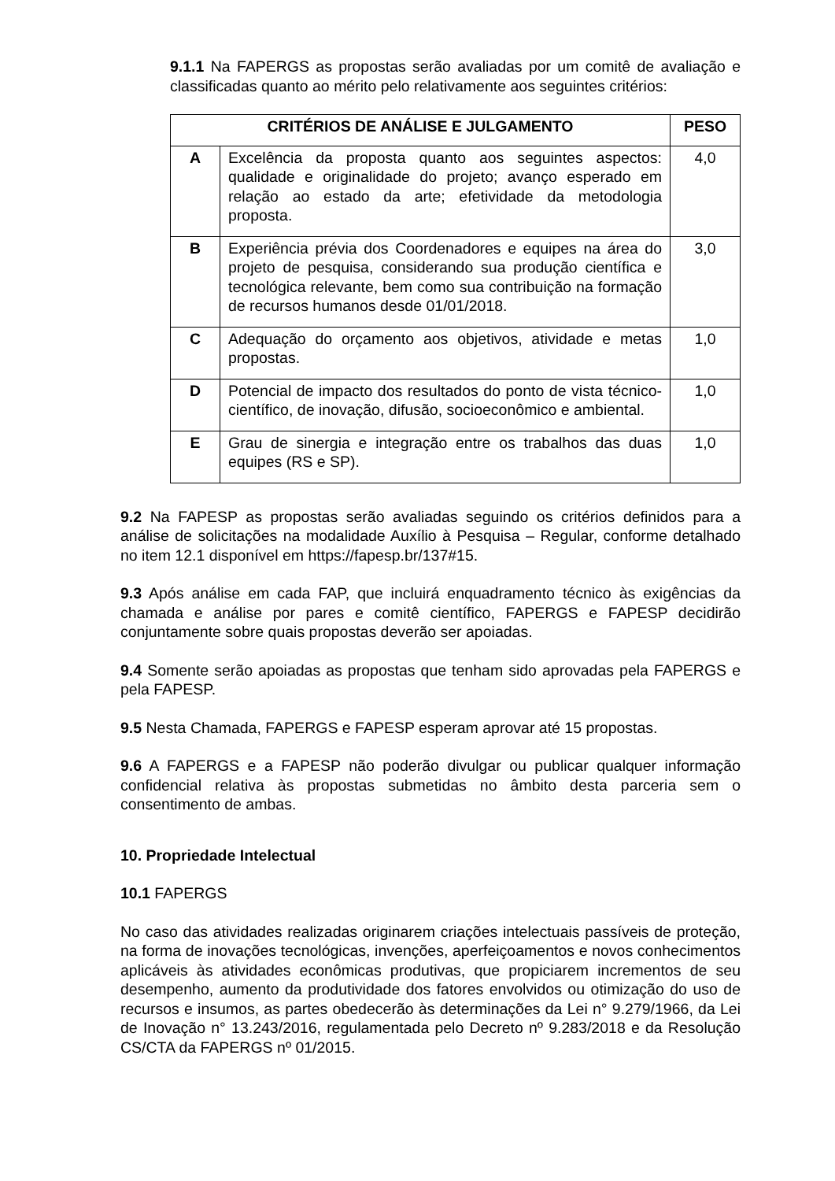9.1.1 Na FAPERGS as propostas serão avaliadas por um comitê de avaliação e classificadas quanto ao mérito pelo relativamente aos seguintes critérios:
| CRITÉRIOS DE ANÁLISE E JULGAMENTO | | PESO |
| --- | --- | --- |
| A | Excelência da proposta quanto aos seguintes aspectos: qualidade e originalidade do projeto; avanço esperado em relação ao estado da arte; efetividade da metodologia proposta. | 4,0 |
| B | Experiência prévia dos Coordenadores e equipes na área do projeto de pesquisa, considerando sua produção científica e tecnológica relevante, bem como sua contribuição na formação de recursos humanos desde 01/01/2018. | 3,0 |
| C | Adequação do orçamento aos objetivos, atividade e metas propostas. | 1,0 |
| D | Potencial de impacto dos resultados do ponto de vista técnico-científico, de inovação, difusão, socioeconômico e ambiental. | 1,0 |
| E | Grau de sinergia e integração entre os trabalhos das duas equipes (RS e SP). | 1,0 |
9.2 Na FAPESP as propostas serão avaliadas seguindo os critérios definidos para a análise de solicitações na modalidade Auxílio à Pesquisa – Regular, conforme detalhado no item 12.1 disponível em https://fapesp.br/137#15.
9.3 Após análise em cada FAP, que incluirá enquadramento técnico às exigências da chamada e análise por pares e comitê científico, FAPERGS e FAPESP decidirão conjuntamente sobre quais propostas deverão ser apoiadas.
9.4 Somente serão apoiadas as propostas que tenham sido aprovadas pela FAPERGS e pela FAPESP.
9.5 Nesta Chamada, FAPERGS e FAPESP esperam aprovar até 15 propostas.
9.6 A FAPERGS e a FAPESP não poderão divulgar ou publicar qualquer informação confidencial relativa às propostas submetidas no âmbito desta parceria sem o consentimento de ambas.
10. Propriedade Intelectual
10.1 FAPERGS
No caso das atividades realizadas originarem criações intelectuais passíveis de proteção, na forma de inovações tecnológicas, invenções, aperfeiçoamentos e novos conhecimentos aplicáveis às atividades econômicas produtivas, que propiciarem incrementos de seu desempenho, aumento da produtividade dos fatores envolvidos ou otimização do uso de recursos e insumos, as partes obedecerão às determinações da Lei n° 9.279/1966, da Lei de Inovação n° 13.243/2016, regulamentada pelo Decreto nº 9.283/2018 e da Resolução CS/CTA da FAPERGS nº 01/2015.